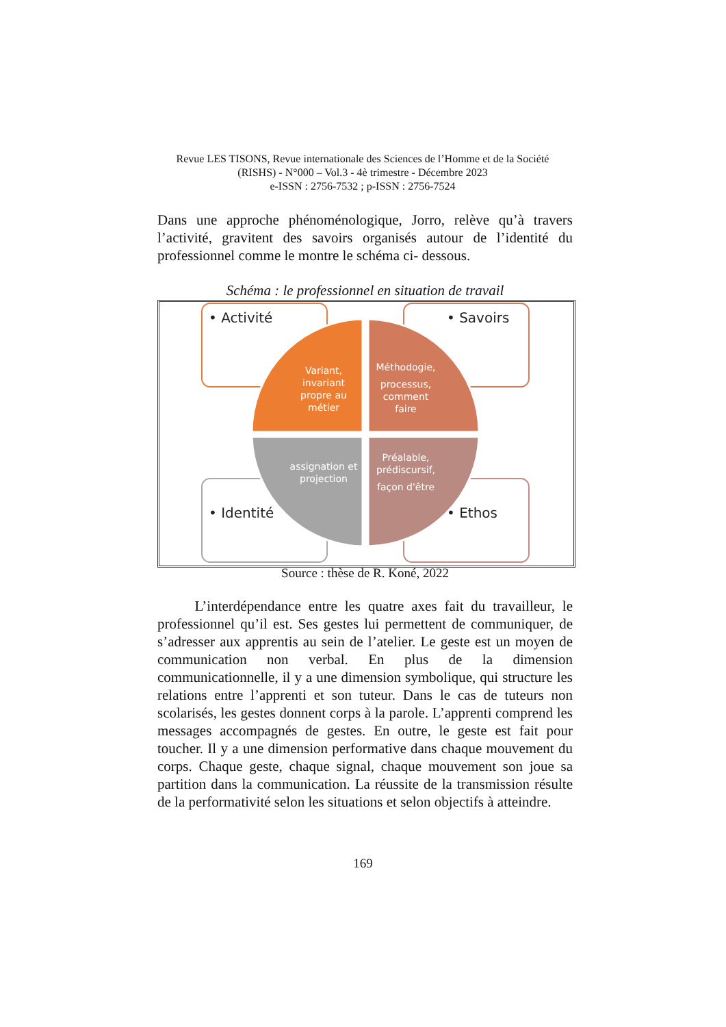Revue LES TISONS, Revue internationale des Sciences de l’Homme et de la Société (RISHS) - N°000 – Vol.3 - 4è trimestre - Décembre 2023
e-ISSN : 2756-7532 ; p-ISSN : 2756-7524
Dans une approche phénoménologique, Jorro, relève qu’à travers l’activité, gravitent des savoirs organisés autour de l’identité du professionnel comme le montre le schéma ci- dessous.
Schéma : le professionnel en situation de travail
• Activité
• Savoirs
• Identité
• Ethos
Variant,
invariant
propre au
métier
Méthodogie,
processus,
comment
faire
assignation et
projection
Préalable,
prédiscursif,
façon d'être
Source : thèse de R. Koné, 2022
L’interdépendance entre les quatre axes fait du travailleur, le professionnel qu’il est. Ses gestes lui permettent de communiquer, de s’adresser aux apprentis au sein de l’atelier. Le geste est un moyen de communication non verbal. En plus de la dimension communicationnelle, il y a une dimension symbolique, qui structure les relations entre l’apprenti et son tuteur. Dans le cas de tuteurs non scolarisés, les gestes donnent corps à la parole. L’apprenti comprend les messages accompagnés de gestes. En outre, le geste est fait pour toucher. Il y a une dimension performative dans chaque mouvement du corps. Chaque geste, chaque signal, chaque mouvement son joue sa partition dans la communication. La réussite de la transmission résulte de la performativité selon les situations et selon objectifs à atteindre.
169